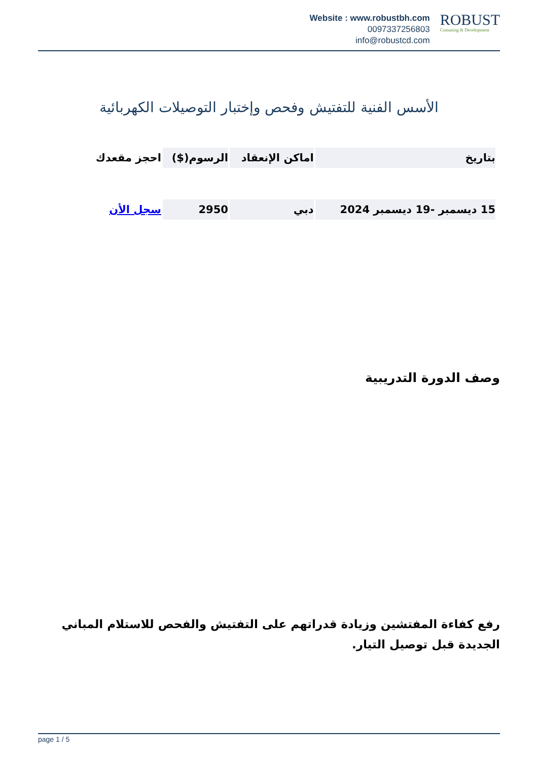Website : www.robustbh.com
0097337256803
info@robustcd.com
ROBUST
Consuting & Development
الأسس الفنية للتفتيش وفحص وإختبار التوصيلات الكهربائية
| بتاريخ | اماكن الإنعقاد | الرسوم($) | احجز مقعدك |
| --- | --- | --- | --- |
| 15 ديسمبر -19 ديسمبر 2024 | دبي | 2950 | سجل الأن |
وصف الدورة التدريبية
رفع كفاءة المفتشين وزيادة قدراتهم على التفتيش والفحص للاستلام المباني الجديدة قبل توصيل التيار.
page 1 / 5